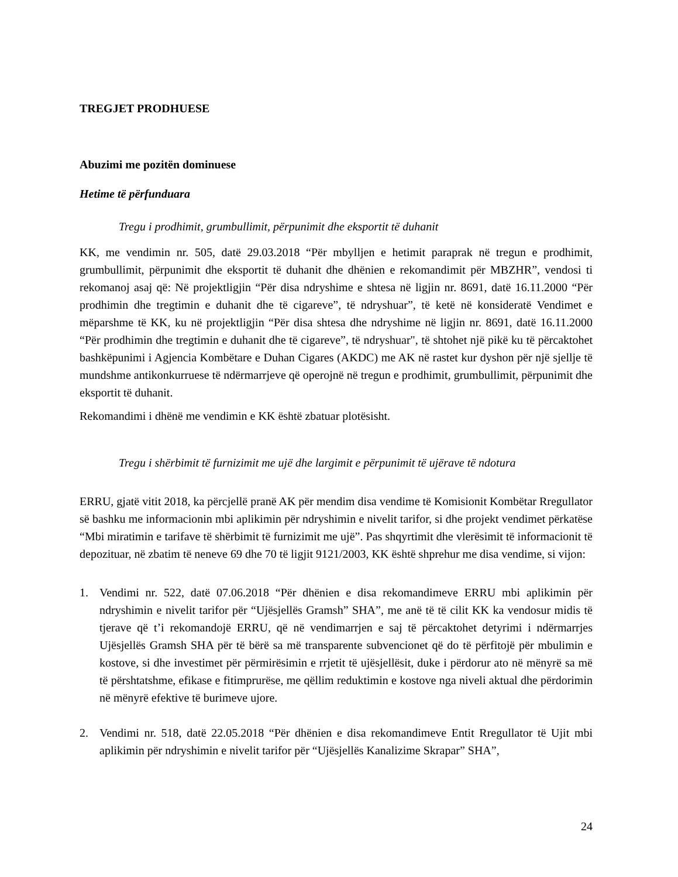TREGJET PRODHUESE
Abuzimi me pozitën dominuese
Hetime të përfunduara
Tregu i prodhimit, grumbullimit, përpunimit dhe eksportit të duhanit
KK, me vendimin nr. 505, datë 29.03.2018 “Për mbylljen e hetimit paraprak në tregun e prodhimit, grumbullimit, përpunimit dhe eksportit të duhanit dhe dhënien e rekomandimit për MBZHR”, vendosi ti rekomanoj asaj që: Në projektligjin “Për disa ndryshime e shtesa në ligjin nr. 8691, datë 16.11.2000 “Për prodhimin dhe tregtimin e duhanit dhe të cigareve”, të ndryshuar”, të ketë në konsideratë Vendimet e mëparshme të KK, ku në projektligjin “Për disa shtesa dhe ndryshime në ligjin nr. 8691, datë 16.11.2000 “Për prodhimin dhe tregtimin e duhanit dhe të cigareve”, të ndryshuar", të shtohet një pikë ku të përcaktohet bashkëpunimi i Agjencia Kombëtare e Duhan Cigares (AKDC) me AK në rastet kur dyshon për një sjellje të mundshme antikonkurruese të ndërmarrjeve që operojnë në tregun e prodhimit, grumbullimit, përpunimit dhe eksportit të duhanit.
Rekomandimi i dhënë me vendimin e KK është zbatuar plotësisht.
Tregu i shërbimit të furnizimit me ujë dhe largimit e përpunimit të ujërave të ndotura
ERRU, gjatë vitit 2018, ka përcjellë pranë AK për mendim disa vendime të Komisionit Kombëtar Rregullator së bashku me informacionin mbi aplikimin për ndryshimin e nivelit tarifor, si dhe projekt vendimet përkatëse “Mbi miratimin e tarifave të shërbimit të furnizimit me ujë”. Pas shqyrtimit dhe vlerësimit të informacionit të depozituar, në zbatim të neneve 69 dhe 70 të ligjit 9121/2003, KK është shprehur me disa vendime, si vijon:
1. Vendimi nr. 522, datë 07.06.2018 “Për dhënien e disa rekomandimeve ERRU mbi aplikimin për ndryshimin e nivelit tarifor për “Ujësjellës Gramsh” SHA”, me anë të të cilit KK ka vendosur midis të tjerave që t’i rekomandojë ERRU, që në vendimarrjen e saj të përcaktohet detyrimi i ndërmarrjes Ujësjellës Gramsh SHA për të bërë sa më transparente subvencionet që do të përfitojë për mbulimin e kostove, si dhe investimet për përmirësimin e rrjetit të ujësjellësit, duke i përdorur ato në mënyrë sa më të përshtatshme, efikase e fitimprurëse, me qëllim reduktimin e kostove nga niveli aktual dhe përdorimin në mënyrë efektive të burimeve ujore.
2. Vendimi nr. 518, datë 22.05.2018 “Për dhënien e disa rekomandimeve Entit Rregullator të Ujit mbi aplikimin për ndryshimin e nivelit tarifor për “Ujësjellës Kanalizime Skrapar” SHA”,
24